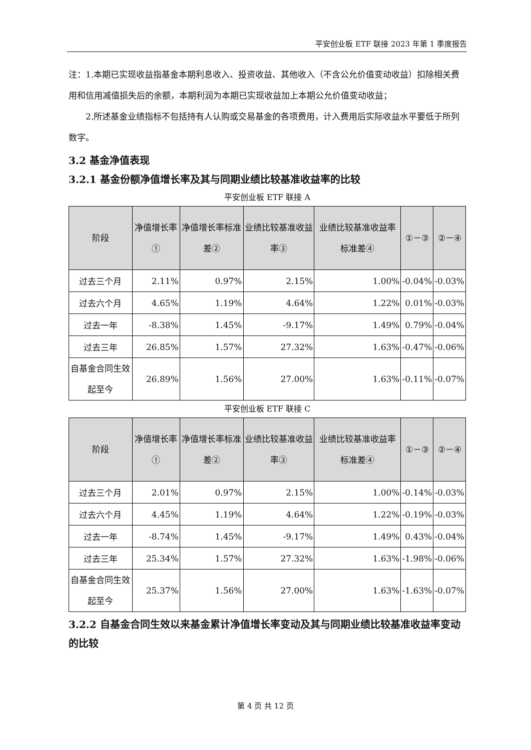平安创业板 ETF 联接 2023 年第 1 季度报告
注：1.本期已实现收益指基金本期利息收入、投资收益、其他收入（不含公允价值变动收益）扣除相关费用和信用减值损失后的余额，本期利润为本期已实现收益加上本期公允价值变动收益；
2.所述基金业绩指标不包括持有人认购或交易基金的各项费用，计入费用后实际收益水平要低于所列数字。
3.2 基金净值表现
3.2.1 基金份额净值增长率及其与同期业绩比较基准收益率的比较
平安创业板 ETF 联接 A
| 阶段 | 净值增长率① | 净值增长率标准差② | 业绩比较基准收益率③ | 业绩比较基准收益率标准差④ | ①－③ | ②－④ |
| --- | --- | --- | --- | --- | --- | --- |
| 过去三个月 | 2.11% | 0.97% | 2.15% | 1.00% | -0.04% | -0.03% |
| 过去六个月 | 4.65% | 1.19% | 4.64% | 1.22% | 0.01% | -0.03% |
| 过去一年 | -8.38% | 1.45% | -9.17% | 1.49% | 0.79% | -0.04% |
| 过去三年 | 26.85% | 1.57% | 27.32% | 1.63% | -0.47% | -0.06% |
| 自基金合同生效起至今 | 26.89% | 1.56% | 27.00% | 1.63% | -0.11% | -0.07% |
平安创业板 ETF 联接 C
| 阶段 | 净值增长率① | 净值增长率标准差② | 业绩比较基准收益率③ | 业绩比较基准收益率标准差④ | ①－③ | ②－④ |
| --- | --- | --- | --- | --- | --- | --- |
| 过去三个月 | 2.01% | 0.97% | 2.15% | 1.00% | -0.14% | -0.03% |
| 过去六个月 | 4.45% | 1.19% | 4.64% | 1.22% | -0.19% | -0.03% |
| 过去一年 | -8.74% | 1.45% | -9.17% | 1.49% | 0.43% | -0.04% |
| 过去三年 | 25.34% | 1.57% | 27.32% | 1.63% | -1.98% | -0.06% |
| 自基金合同生效起至今 | 25.37% | 1.56% | 27.00% | 1.63% | -1.63% | -0.07% |
3.2.2 自基金合同生效以来基金累计净值增长率变动及其与同期业绩比较基准收益率变动的比较
第 4 页 共 12 页